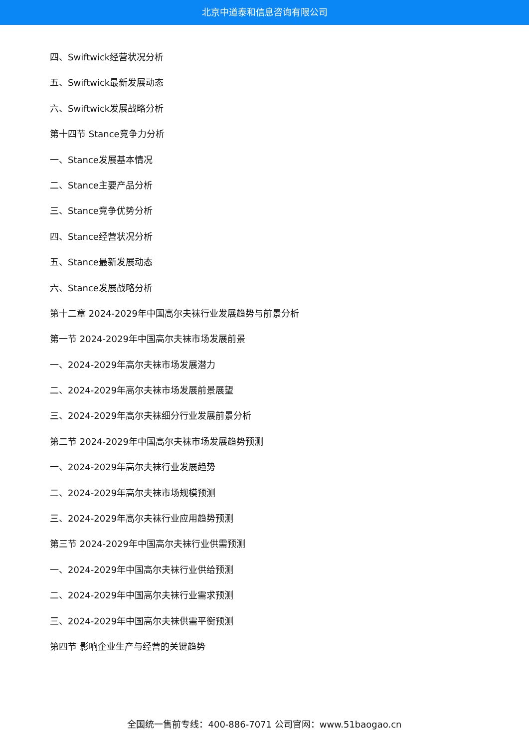北京中道泰和信息咨询有限公司
四、Swiftwick经营状况分析
五、Swiftwick最新发展动态
六、Swiftwick发展战略分析
第十四节 Stance竞争力分析
一、Stance发展基本情况
二、Stance主要产品分析
三、Stance竞争优势分析
四、Stance经营状况分析
五、Stance最新发展动态
六、Stance发展战略分析
第十二章 2024-2029年中国高尔夫袜行业发展趋势与前景分析
第一节 2024-2029年中国高尔夫袜市场发展前景
一、2024-2029年高尔夫袜市场发展潜力
二、2024-2029年高尔夫袜市场发展前景展望
三、2024-2029年高尔夫袜细分行业发展前景分析
第二节 2024-2029年中国高尔夫袜市场发展趋势预测
一、2024-2029年高尔夫袜行业发展趋势
二、2024-2029年高尔夫袜市场规模预测
三、2024-2029年高尔夫袜行业应用趋势预测
第三节 2024-2029年中国高尔夫袜行业供需预测
一、2024-2029年中国高尔夫袜行业供给预测
二、2024-2029年中国高尔夫袜行业需求预测
三、2024-2029年中国高尔夫袜供需平衡预测
第四节 影响企业生产与经营的关键趋势
全国统一售前专线：400-886-7071 公司官网：www.51baogao.cn